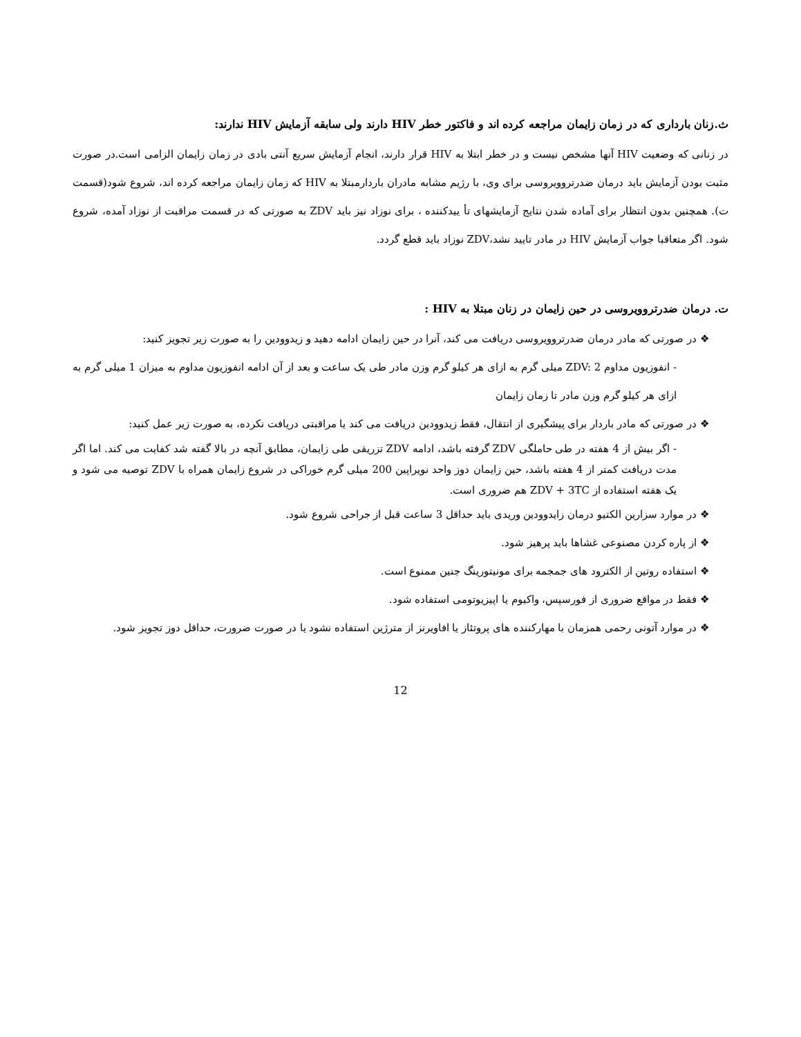ث.زنان بارداری که در زمان زایمان مراجعه کرده اند و فاکتور خطر HIV دارند ولی سابقه آزمایش HIV ندارند:
در زنانی که وضعیت HIV آنها مشخص نیست و در خطر ابتلا به HIV قرار دارند، انجام آزمایش سریع آنتی بادی در زمان زایمان الزامی است.در صورت مثبت بودن آزمایش باید درمان ضدرتروویروسی برای وی، با رژیم مشابه مادران باردارمبتلا به HIV که زمان زایمان مراجعه کرده اند، شروع شود(قسمت ت). همچنین بدون انتظار برای آماده شدن نتایج آزمایشهای تأ یيدکننده ، برای نوزاد نیز باید ZDV به صورتی که در قسمت مراقبت از نوزاد آمده، شروع شود. اگر متعاقبا جواب آزمایش HIV در مادر تایید نشد،ZDV نوزاد باید قطع گردد.
ت. درمان ضدرتروویروسی در حین زایمان در زنان مبتلا به HIV :
❖ در صورتی که مادر درمان ضدرتروویروسی دریافت می کند، آنرا در حین زایمان ادامه دهید و زیدوودین را به صورت زیر تجویز کنید:
- انفوزیون مداوم ZDV: 2 میلی گرم به ازای هر کیلو گرم وزن مادر طی یک ساعت و بعد از آن ادامه انفوزیون مداوم به میزان 1 میلی گرم به ازای هر کیلو گرم وزن مادر تا زمان زایمان
❖ در صورتی که مادر باردار برای پیشگیری از انتقال، فقط زیدوودین دریافت می کند یا مراقبتی دریافت نکرده، به صورت زیر عمل کنید:
- اگر بیش از 4 هفته در طی حاملگی ZDV گرفته باشد، ادامه ZDV تزریقی طی زایمان، مطابق آنچه در بالا گفته شد کفایت می کند. اما اگر مدت دریافت کمتر از 4 هفته باشد، حین زایمان دوز واحد نویراپین 200 میلی گرم خوراکی در شروع زایمان همراه با ZDV توصیه می شود و یک هفته استفاده از ZDV + 3TC هم ضروری است.
❖ در موارد سزارین الکتیو درمان زایدوودین وریدی باید حداقل 3 ساعت قبل از جراحی شروع شود.
❖ از پاره کردن مصنوعی غشاها باید پرهیز شود.
❖ استفاده روتین از الکترود های جمجمه برای مونیتورینگ جنین ممنوع است.
❖ فقط در مواقع ضروری از فورسپس، واکیوم یا اپیزیوتومی استفاده شود.
❖ در موارد آتونی رحمی همزمان با مهارکننده های پروتئاز یا افاویرنز از مترژین استفاده نشود یا در صورت ضرورت، حداقل دوز تجویز شود.
12